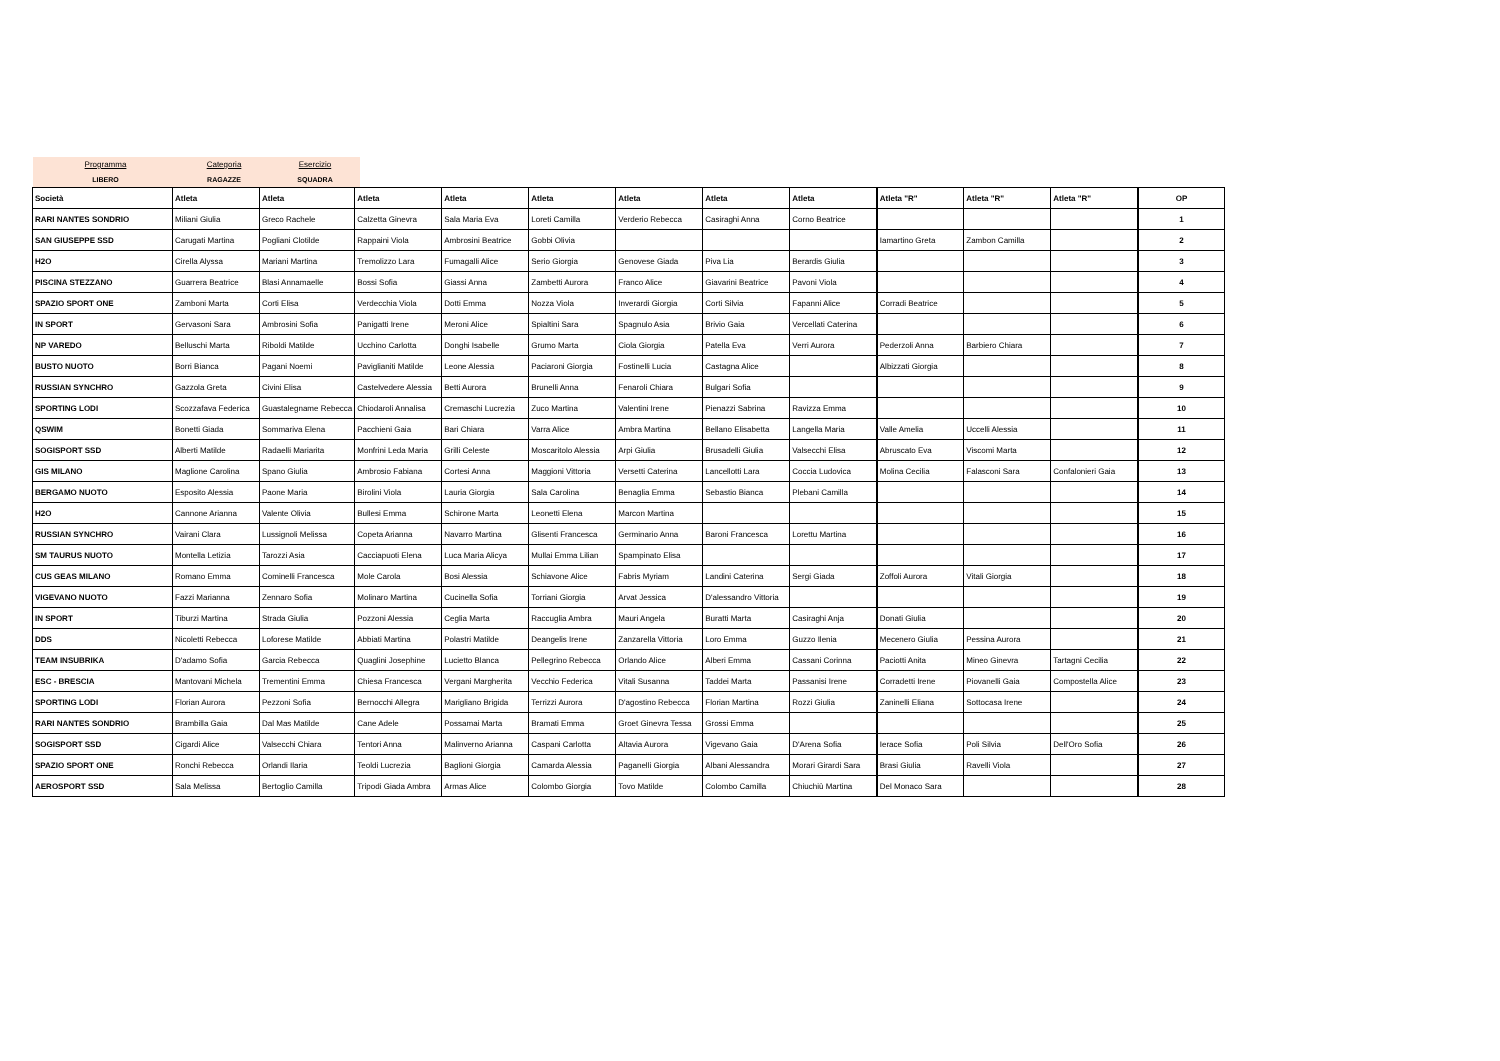Programma
LIBERO
Categoria
RAGAZZE
Esercizio
SQUADRA
| Società | Atleta | Atleta | Atleta | Atleta | Atleta | Atleta | Atleta | Atleta | Atleta "R" | Atleta "R" | Atleta "R" | OP |
| --- | --- | --- | --- | --- | --- | --- | --- | --- | --- | --- | --- | --- |
| RARI NANTES SONDRIO | Miliani Giulia | Greco Rachele | Calzetta Ginevra | Sala Maria Eva | Loreti Camilla | Verderio Rebecca | Casiraghi Anna | Corno Beatrice | | | | 1 |
| SAN GIUSEPPE SSD | Carugati Martina | Pogliani Clotilde | Rappaini Viola | Ambrosini Beatrice | Gobbi Olivia | | | | Iamartino Greta | Zambon Camilla | | 2 |
| H2O | Cirella Alyssa | Mariani Martina | Tremolizzo Lara | Fumagalli Alice | Serio Giorgia | Genovese Giada | Piva Lia | Berardis Giulia | | | | 3 |
| PISCINA STEZZANO | Guarrera Beatrice | Blasi Annamaelle | Bossi Sofia | Giassi Anna | Zambetti Aurora | Franco Alice | Giavarini Beatrice | Pavoni Viola | | | | 4 |
| SPAZIO SPORT ONE | Zamboni Marta | Corti Elisa | Verdecchia Viola | Dotti Emma | Nozza Viola | Inverardi Giorgia | Corti Silvia | Fapanni Alice | Corradi Beatrice | | | 5 |
| IN SPORT | Gervasoni Sara | Ambrosini Sofia | Panigatti Irene | Meroni Alice | Spialtini Sara | Spagnulo Asia | Brivio Gaia | Vercellati Caterina | | | | 6 |
| NP VAREDO | Belluschi Marta | Riboldi Matilde | Ucchino Carlotta | Donghi Isabelle | Grumo Marta | Ciola Giorgia | Patella Eva | Verri Aurora | Pederzoli Anna | Barbiero Chiara | | 7 |
| BUSTO NUOTO | Borri Bianca | Pagani Noemi | Paviglianiti Matilde | Leone Alessia | Paciaroni Giorgia | Fostinelli Lucia | Castagna Alice | | Albizzati Giorgia | | | 8 |
| RUSSIAN SYNCHRO | Gazzola Greta | Civini Elisa | Castelvedere Alessia | Betti Aurora | Brunelli Anna | Fenaroli Chiara | Bulgari Sofia | | | | | 9 |
| SPORTING LODI | Scozzafava Federica | Guastalegname Rebecca | Chiodaroli Annalisa | Cremaschi Lucrezia | Zuco Martina | Valentini Irene | Pienazzi Sabrina | Ravizza Emma | | | | 10 |
| QSWIM | Bonetti Giada | Sommariva Elena | Pacchieni Gaia | Bari Chiara | Varra Alice | Ambra Martina | Bellano Elisabetta | Langella Maria | Valle Amelia | Uccelli Alessia | | 11 |
| SOGISPORT SSD | Alberti Matilde | Radaelli Mariarita | Monfrini Leda Maria | Grilli Celeste | Moscaritolo Alessia | Arpi Giulia | Brusadelli Giulia | Valsecchi Elisa | Abruscato Eva | Viscomi Marta | | 12 |
| GIS MILANO | Maglione Carolina | Spano Giulia | Ambrosio Fabiana | Cortesi Anna | Maggioni Vittoria | Versetti Caterina | Lancellotti Lara | Coccia Ludovica | Molina Cecilia | Falasconi Sara | Confalonieri Gaia | 13 |
| BERGAMO NUOTO | Esposito Alessia | Paone Maria | Birolini Viola | Lauria Giorgia | Sala Carolina | Benaglia Emma | Sebastio Bianca | Plebani Camilla | | | | 14 |
| H2O | Cannone Arianna | Valente Olivia | Bullesi Emma | Schirone Marta | Leonetti Elena | Marcon Martina | | | | | | 15 |
| RUSSIAN SYNCHRO | Vairani Clara | Lussignoli Melissa | Copeta Arianna | Navarro Martina | Glisenti Francesca | Germinario Anna | Baroni Francesca | Lorettu Martina | | | | 16 |
| SM TAURUS NUOTO | Montella Letizia | Tarozzi Asia | Cacciapuoti Elena | Luca Maria Alicya | Mullai Emma Lilian | Spampinato Elisa | | | | | | 17 |
| CUS GEAS MILANO | Romano Emma | Cominelli Francesca | Mole Carola | Bosi Alessia | Schiavone Alice | Fabris Myriam | Landini Caterina | Sergi Giada | Zoffoli Aurora | Vitali Giorgia | | 18 |
| VIGEVANO NUOTO | Fazzi Marianna | Zennaro Sofia | Molinaro Martina | Cucinella Sofia | Torriani Giorgia | Arvat Jessica | D'alessandro Vittoria | | | | | 19 |
| IN SPORT | Tiburzi Martina | Strada Giulia | Pozzoni Alessia | Ceglia Marta | Raccuglia Ambra | Mauri Angela | Buratti Marta | Casiraghi Anja | Donati Giulia | | | 20 |
| DDS | Nicoletti Rebecca | Loforese Matilde | Abbiati Martina | Polastri Matilde | Deangelis Irene | Zanzarella Vittoria | Loro Emma | Guzzo Ilenia | Mecenero Giulia | Pessina Aurora | | 21 |
| TEAM INSUBRIKA | D'adamo Sofia | Garcia Rebecca | Quaglini Josephine | Lucietto Blanca | Pellegrino Rebecca | Orlando Alice | Alberi Emma | Cassani Corinna | Paciotti Anita | Mineo Ginevra | Tartagni Cecilia | 22 |
| ESC - BRESCIA | Mantovani Michela | Trementini Emma | Chiesa Francesca | Vergani Margherita | Vecchio Federica | Vitali Susanna | Taddei Marta | Passanisi Irene | Corradetti Irene | Piovanelli Gaia | Compostella Alice | 23 |
| SPORTING LODI | Florian Aurora | Pezzoni Sofia | Bernocchi Allegra | Marigliano Brigida | Terrizzi Aurora | D'agostino Rebecca | Florian Martina | Rozzi Giulia | Zaninelli Eliana | Sottocasa Irene | | 24 |
| RARI NANTES SONDRIO | Brambilla Gaia | Dal Mas Matilde | Cane Adele | Possamai Marta | Bramati Emma | Groet Ginevra Tessa | Grossi Emma | | | | | 25 |
| SOGISPORT SSD | Cigardi Alice | Valsecchi Chiara | Tentori Anna | Malinverno Arianna | Caspani Carlotta | Altavia Aurora | Vigevano Gaia | D'Arena Sofia | Ierace Sofia | Poli Silvia | Dell'Oro Sofia | 26 |
| SPAZIO SPORT ONE | Ronchi Rebecca | Orlandi Ilaria | Teoldi Lucrezia | Baglioni Giorgia | Camarda Alessia | Paganelli Giorgia | Albani Alessandra | Morari Girardi Sara | Brasi Giulia | Ravelli Viola | | 27 |
| AEROSPORT SSD | Sala Melissa | Bertoglio Camilla | Tripodi Giada Ambra | Armas Alice | Colombo Giorgia | Tovo Matilde | Colombo Camilla | Chiuchiù Martina | Del Monaco Sara | | | 28 |